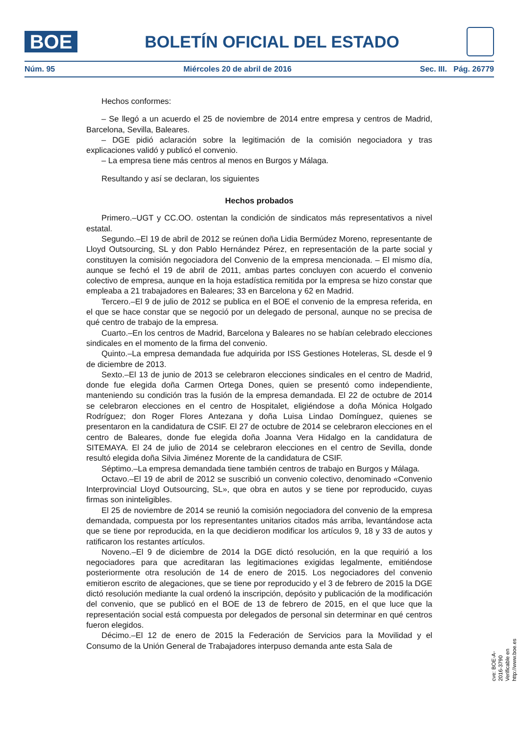BOE
BOLETÍN OFICIAL DEL ESTADO
Núm. 95 Miércoles 20 de abril de 2016 Sec. III. Pág. 26779
Hechos conformes:
– Se llegó a un acuerdo el 25 de noviembre de 2014 entre empresa y centros de Madrid, Barcelona, Sevilla, Baleares.
– DGE pidió aclaración sobre la legitimación de la comisión negociadora y tras explicaciones validó y publicó el convenio.
– La empresa tiene más centros al menos en Burgos y Málaga.
Resultando y así se declaran, los siguientes
Hechos probados
Primero.–UGT y CC.OO. ostentan la condición de sindicatos más representativos a nivel estatal.
Segundo.–El 19 de abril de 2012 se reúnen doña Lidia Bermúdez Moreno, representante de Lloyd Outsourcing, SL y don Pablo Hernández Pérez, en representación de la parte social y constituyen la comisión negociadora del Convenio de la empresa mencionada. – El mismo día, aunque se fechó el 19 de abril de 2011, ambas partes concluyen con acuerdo el convenio colectivo de empresa, aunque en la hoja estadística remitida por la empresa se hizo constar que empleaba a 21 trabajadores en Baleares; 33 en Barcelona y 62 en Madrid.
Tercero.–El 9 de julio de 2012 se publica en el BOE el convenio de la empresa referida, en el que se hace constar que se negoció por un delegado de personal, aunque no se precisa de qué centro de trabajo de la empresa.
Cuarto.–En los centros de Madrid, Barcelona y Baleares no se habían celebrado elecciones sindicales en el momento de la firma del convenio.
Quinto.–La empresa demandada fue adquirida por ISS Gestiones Hoteleras, SL desde el 9 de diciembre de 2013.
Sexto.–El 13 de junio de 2013 se celebraron elecciones sindicales en el centro de Madrid, donde fue elegida doña Carmen Ortega Dones, quien se presentó como independiente, manteniendo su condición tras la fusión de la empresa demandada. El 22 de octubre de 2014 se celebraron elecciones en el centro de Hospitalet, eligiéndose a doña Mónica Holgado Rodríguez; don Roger Flores Antezana y doña Luisa Lindao Domínguez, quienes se presentaron en la candidatura de CSIF. El 27 de octubre de 2014 se celebraron elecciones en el centro de Baleares, donde fue elegida doña Joanna Vera Hidalgo en la candidatura de SITEMAYA. El 24 de julio de 2014 se celebraron elecciones en el centro de Sevilla, donde resultó elegida doña Silvia Jiménez Morente de la candidatura de CSIF.
Séptimo.–La empresa demandada tiene también centros de trabajo en Burgos y Málaga.
Octavo.–El 19 de abril de 2012 se suscribió un convenio colectivo, denominado «Convenio Interprovincial Lloyd Outsourcing, SL», que obra en autos y se tiene por reproducido, cuyas firmas son ininteligibles.
El 25 de noviembre de 2014 se reunió la comisión negociadora del convenio de la empresa demandada, compuesta por los representantes unitarios citados más arriba, levantándose acta que se tiene por reproducida, en la que decidieron modificar los artículos 9, 18 y 33 de autos y ratificaron los restantes artículos.
Noveno.–El 9 de diciembre de 2014 la DGE dictó resolución, en la que requirió a los negociadores para que acreditaran las legitimaciones exigidas legalmente, emitiéndose posteriormente otra resolución de 14 de enero de 2015. Los negociadores del convenio emitieron escrito de alegaciones, que se tiene por reproducido y el 3 de febrero de 2015 la DGE dictó resolución mediante la cual ordenó la inscripción, depósito y publicación de la modificación del convenio, que se publicó en el BOE de 13 de febrero de 2015, en el que luce que la representación social está compuesta por delegados de personal sin determinar en qué centros fueron elegidos.
Décimo.–El 12 de enero de 2015 la Federación de Servicios para la Movilidad y el Consumo de la Unión General de Trabajadores interpuso demanda ante esta Sala de
cve: BOE-A-2016-3790
Verificable en http://www.boe.es